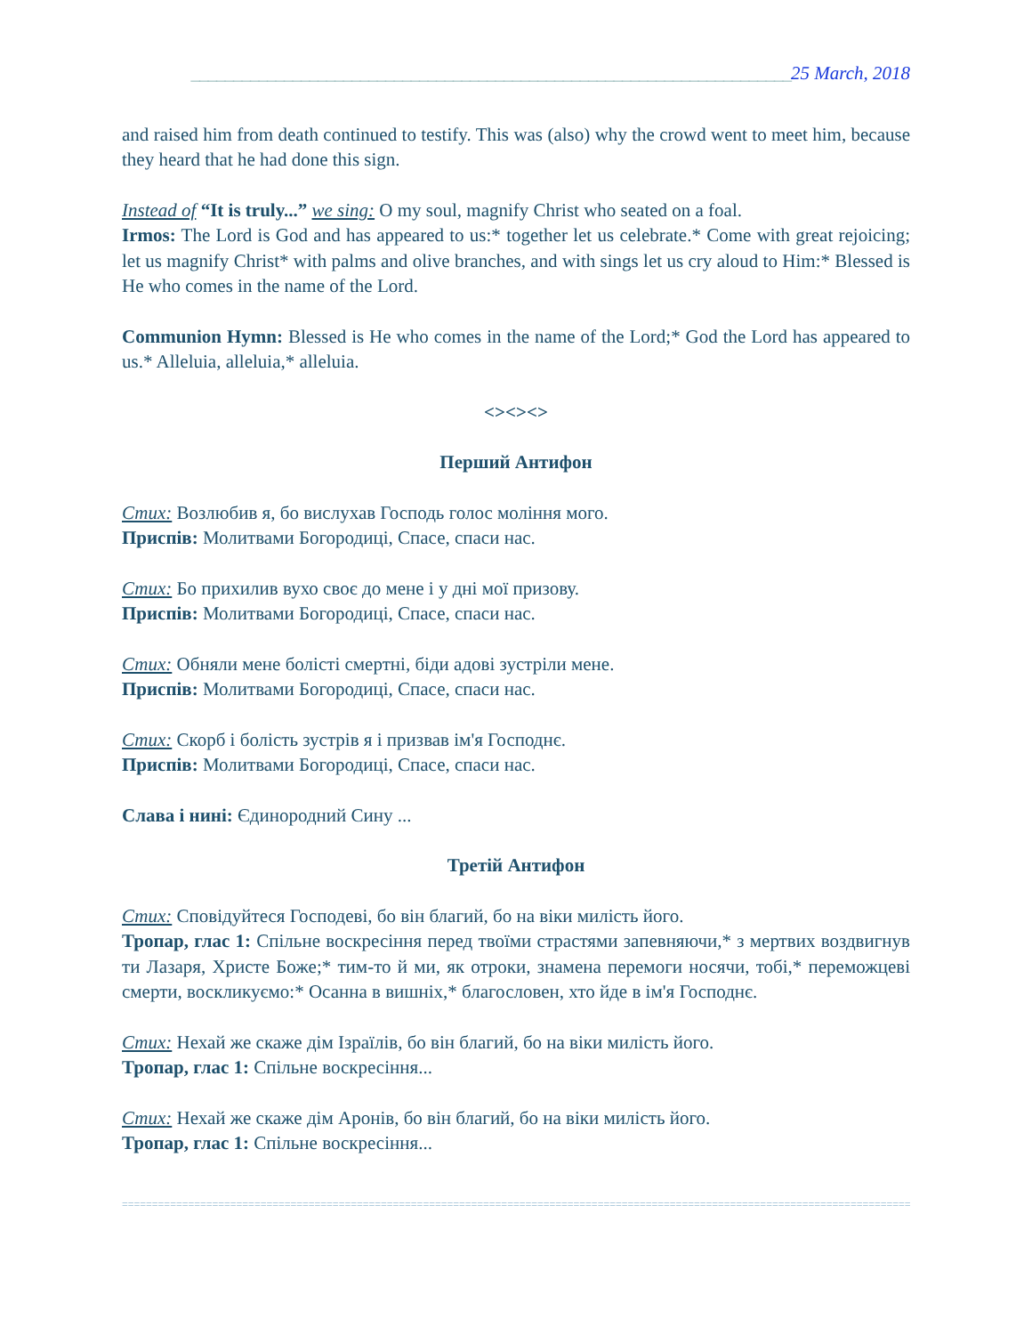_______________________________________________________________________25 March, 2018
and raised him from death continued to testify. This was (also) why the crowd went to meet him, because they heard that he had done this sign.
Instead of “It is truly...” we sing: O my soul, magnify Christ who seated on a foal.
Irmos: The Lord is God and has appeared to us:* together let us celebrate.* Come with great rejoicing; let us magnify Christ* with palms and olive branches, and with sings let us cry aloud to Him:* Blessed is He who comes in the name of the Lord.
Communion Hymn: Blessed is He who comes in the name of the Lord;* God the Lord has appeared to us.* Alleluia, alleluia,* alleluia.
<><><>
Перший Антифон
Стих: Возлюбив я, бо вислухав Господь голос моління мого.
Приспів: Молитвами Богородиці, Спасе, спаси нас.
Стих: Бо прихилив вухо своє до мене і у дні мої призову.
Приспів: Молитвами Богородиці, Спасе, спаси нас.
Стих: Обняли мене болісті смертні, біди адові зустріли мене.
Приспів: Молитвами Богородиці, Спасе, спаси нас.
Стих: Скорб і болість зустрів я і призвав ім'я Господнє.
Приспів: Молитвами Богородиці, Спасе, спаси нас.
Слава і нині: Єдинородний Сину ...
Третій Антифон
Стих: Сповідуйтеся Господеві, бо він благий, бо на віки милість його.
Тропар, глас 1: Спільне воскресіння перед твоїми страстями запевняючи,* з мертвих воздвигнув ти Лазаря, Христе Боже;* тим-то й ми, як отроки, знамена перемоги носячи, тобі,* переможцеві смерти, воскликуємо:* Осанна в вишніх,* благословен, хто йде в ім'я Господнє.
Стих: Нехай же скаже дім Ізраїлів, бо він благий, бо на віки милість його.
Тропар, глас 1: Спільне воскресіння...
Стих: Нехай же скаже дім Аронів, бо він благий, бо на віки милість його.
Тропар, глас 1: Спільне воскресіння...
=====================================================================================================================================